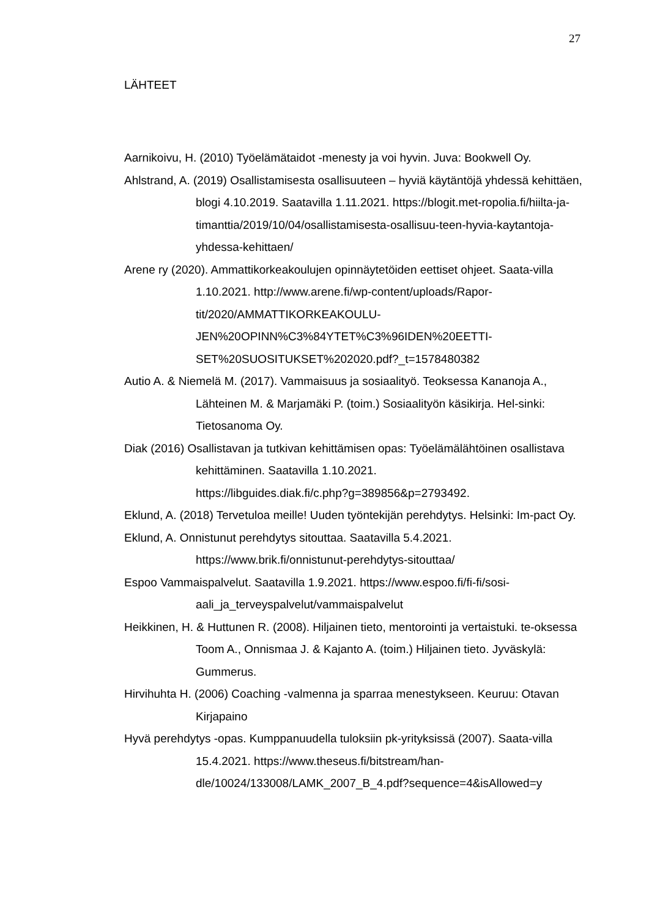27
LÄHTEET
Aarnikoivu, H. (2010) Työelämätaidot -menesty ja voi hyvin. Juva: Bookwell Oy.
Ahlstrand, A. (2019) Osallistamisesta osallisuuteen – hyviä käytäntöjä yhdessä kehittäen, blogi 4.10.2019. Saatavilla 1.11.2021. https://blogit.met-ropolia.fi/hiilta-ja-timanttia/2019/10/04/osallistamisesta-osallisuu-teen-hyvia-kaytantoja-yhdessa-kehittaen/
Arene ry (2020). Ammattikorkeakoulujen opinnäytetöiden eettiset ohjeet. Saata-villa 1.10.2021. http://www.arene.fi/wp-content/uploads/Rapor-tit/2020/AMMATTIKORKEAKOULU-
JEN%20OPINN%C3%84YTET%C3%96IDEN%20EETTI-
SET%20SUOSITUKSET%202020.pdf?_t=1578480382
Autio A. & Niemelä M. (2017). Vammaisuus ja sosiaalityö. Teoksessa Kananoja A., Lähteinen M. & Marjamäki P. (toim.) Sosiaalityön käsikirja. Hel-sinki: Tietosanoma Oy.
Diak (2016) Osallistavan ja tutkivan kehittämisen opas: Työelämälähtöinen osallistava kehittäminen. Saatavilla 1.10.2021.
https://libguides.diak.fi/c.php?g=389856&p=2793492.
Eklund, A. (2018) Tervetuloa meille! Uuden työntekijän perehdytys. Helsinki: Im-pact Oy.
Eklund, A. Onnistunut perehdytys sitouttaa. Saatavilla 5.4.2021.
https://www.brik.fi/onnistunut-perehdytys-sitouttaa/
Espoo Vammaispalvelut. Saatavilla 1.9.2021. https://www.espoo.fi/fi-fi/sosi-aali_ja_terveyspalvelut/vammaispalvelut
Heikkinen, H. & Huttunen R. (2008). Hiljainen tieto, mentorointi ja vertaistuki. te-oksessa Toom A., Onnismaa J. & Kajanto A. (toim.) Hiljainen tieto. Jyväskylä: Gummerus.
Hirvihuhta H. (2006) Coaching -valmenna ja sparraa menestykseen. Keuruu: Otavan Kirjapaino
Hyvä perehdytys -opas. Kumppanuudella tuloksiin pk-yrityksissä (2007). Saata-villa 15.4.2021. https://www.theseus.fi/bitstream/han-dle/10024/133008/LAMK_2007_B_4.pdf?sequence=4&isAllowed=y